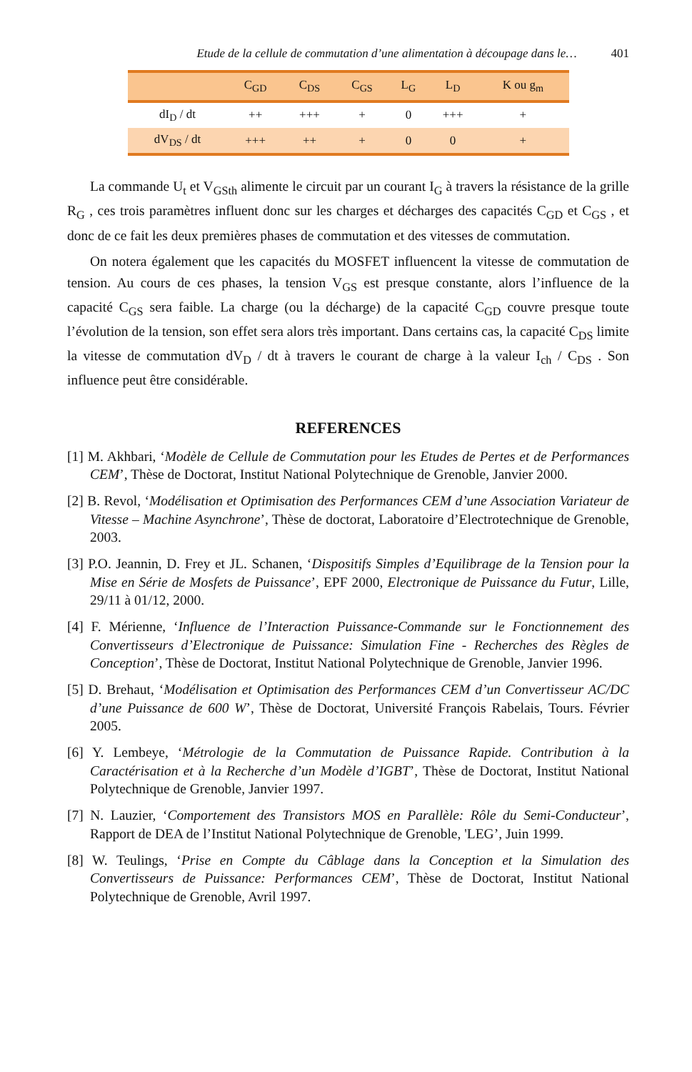Etude de la cellule de commutation d’une alimentation à découpage dans le… 401
| | C<sub>GD</sub> | C<sub>DS</sub> | C<sub>GS</sub> | L<sub>G</sub> | L<sub>D</sub> | K ou g<sub>m</sub> |
| --- | --- | --- | --- | --- | --- | --- |
| dI<sub>D</sub> / dt | ++ | +++ | + | 0 | +++ | + |
| dV<sub>DS</sub> / dt | +++ | ++ | + | 0 | 0 | + |
La commande U<sub>t</sub> et V<sub>GSth</sub> alimente le circuit par un courant I<sub>G</sub> à travers la résistance de la grille R<sub>G</sub> , ces trois paramètres influent donc sur les charges et décharges des capacités C<sub>GD</sub> et C<sub>GS</sub> , et donc de ce fait les deux premières phases de commutation et des vitesses de commutation.
On notera également que les capacités du MOSFET influencent la vitesse de commutation de tension. Au cours de ces phases, la tension V<sub>GS</sub> est presque constante, alors l’influence de la capacité C<sub>GS</sub> sera faible. La charge (ou la décharge) de la capacité C<sub>GD</sub> couvre presque toute l’évolution de la tension, son effet sera alors très important. Dans certains cas, la capacité C<sub>DS</sub> limite la vitesse de commutation dV<sub>D</sub> / dt à travers le courant de charge à la valeur I<sub>ch</sub> / C<sub>DS</sub> . Son influence peut être considérable.
REFERENCES
[1] M. Akhbari, ‘Modèle de Cellule de Commutation pour les Etudes de Pertes et de Performances CEM’, Thèse de Doctorat, Institut National Polytechnique de Grenoble, Janvier 2000.
[2] B. Revol, ‘Modélisation et Optimisation des Performances CEM d’une Association Variateur de Vitesse – Machine Asynchrone’, Thèse de doctorat, Laboratoire d’Electrotechnique de Grenoble, 2003.
[3] P.O. Jeannin, D. Frey et JL. Schanen, ‘Dispositifs Simples d’Equilibrage de la Tension pour la Mise en Série de Mosfets de Puissance’, EPF 2000, Electronique de Puissance du Futur, Lille, 29/11 à 01/12, 2000.
[4] F. Mérienne, ‘Influence de l’Interaction Puissance-Commande sur le Fonctionnement des Convertisseurs d’Electronique de Puissance: Simulation Fine - Recherches des Règles de Conception’, Thèse de Doctorat, Institut National Polytechnique de Grenoble, Janvier 1996.
[5] D. Brehaut, ‘Modélisation et Optimisation des Performances CEM d’un Convertisseur AC/DC d’une Puissance de 600 W’, Thèse de Doctorat, Université François Rabelais, Tours. Février 2005.
[6] Y. Lembeye, ‘Métrologie de la Commutation de Puissance Rapide. Contribution à la Caractérisation et à la Recherche d’un Modèle d’IGBT’, Thèse de Doctorat, Institut National Polytechnique de Grenoble, Janvier 1997.
[7] N. Lauzier, ‘Comportement des Transistors MOS en Parallèle: Rôle du Semi-Conducteur’, Rapport de DEA de l’Institut National Polytechnique de Grenoble, 'LEG’, Juin 1999.
[8] W. Teulings, ‘Prise en Compte du Câblage dans la Conception et la Simulation des Convertisseurs de Puissance: Performances CEM’, Thèse de Doctorat, Institut National Polytechnique de Grenoble, Avril 1997.